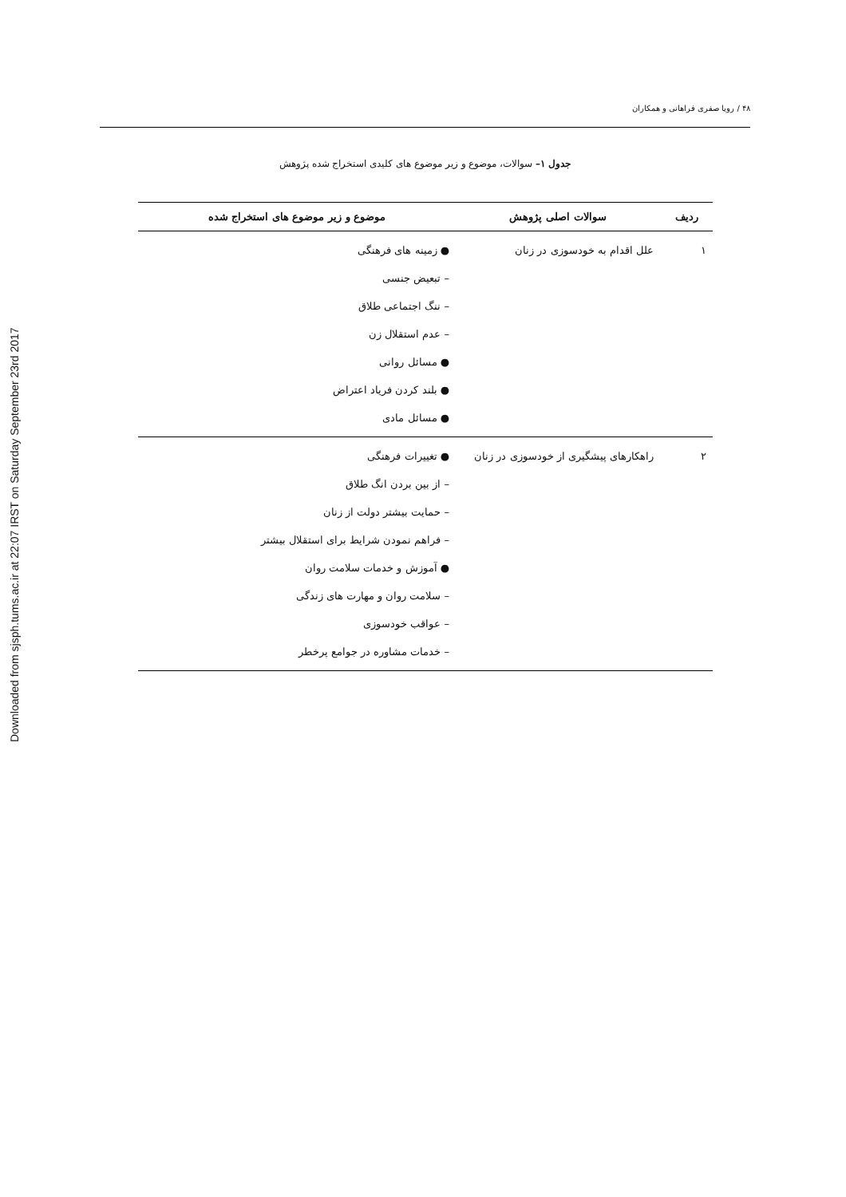Downloaded from sjsph.tums.ac.ir at 22:07 IRST on Saturday September 23rd 2017
۴۸ / رویا صفری فراهانی و همکاران
جدول ۱– سوالات، موضوع و زیر موضوع های کلیدی استخراج شده پژوهش
| ردیف | سوالات اصلی پژوهش | موضوع و زیر موضوع های استخراج شده |
| --- | --- | --- |
| ۱ | علل اقدام به خودسوزی در زنان | ● زمینه های فرهنگی – تبعیض جنسی – ننگ اجتماعی طلاق – عدم استقلال زن ● مسائل روانی ● بلند کردن فریاد اعتراض ● مسائل مادی |
| ۲ | راهکارهای پیشگیری از خودسوزی در زنان | ● تغییرات فرهنگی – از بین بردن انگ طلاق – حمایت بیشتر دولت از زنان – فراهم نمودن شرایط برای استقلال بیشتر ● آموزش و خدمات سلامت روان – سلامت روان و مهارت های زندگی – عواقب خودسوزی – خدمات مشاوره در جوامع پرخطر |